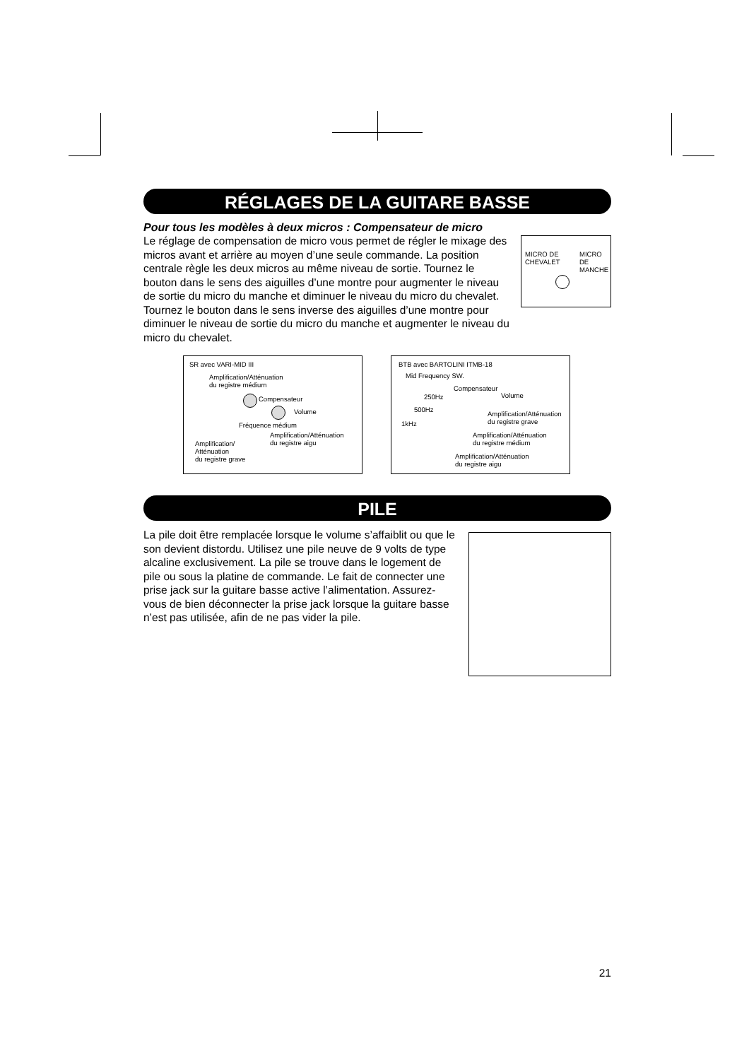RÉGLAGES DE LA GUITARE BASSE
Pour tous les modèles à deux micros : Compensateur de micro
Le réglage de compensation de micro vous permet de régler le mixage des micros avant et arrière au moyen d’une seule commande. La position centrale règle les deux micros au même niveau de sortie. Tournez le bouton dans le sens des aiguilles d’une montre pour augmenter le niveau de sortie du micro du manche et diminuer le niveau du micro du chevalet. Tournez le bouton dans le sens inverse des aiguilles d’une montre pour diminuer le niveau de sortie du micro du manche et augmenter le niveau du micro du chevalet.
MICRO DE
CHEVALET
MICRO DE
MANCHE
SR avec VARI-MID III
Amplification/Atténuation
du registre médium
Compensateur
Volume
Fréquence médium
Amplification/Atténuation
du registre aigu
Amplification/
Atténuation
du registre grave
BTB avec BARTOLINI ITMB-18
Mid Frequency SW.
Compensateur
Volume
250Hz
500Hz
1kHz
Amplification/Atténuation
du registre grave
Amplification/Atténuation
du registre médium
Amplification/Atténuation
du registre aigu
PILE
La pile doit être remplacée lorsque le volume s’affaiblit ou que le son devient distordu. Utilisez une pile neuve de 9 volts de type alcaline exclusivement. La pile se trouve dans le logement de pile ou sous la platine de commande. Le fait de connecter une prise jack sur la guitare basse active l’alimentation. Assurez-vous de bien déconnecter la prise jack lorsque la guitare basse n’est pas utilisée, afin de ne pas vider la pile.
21